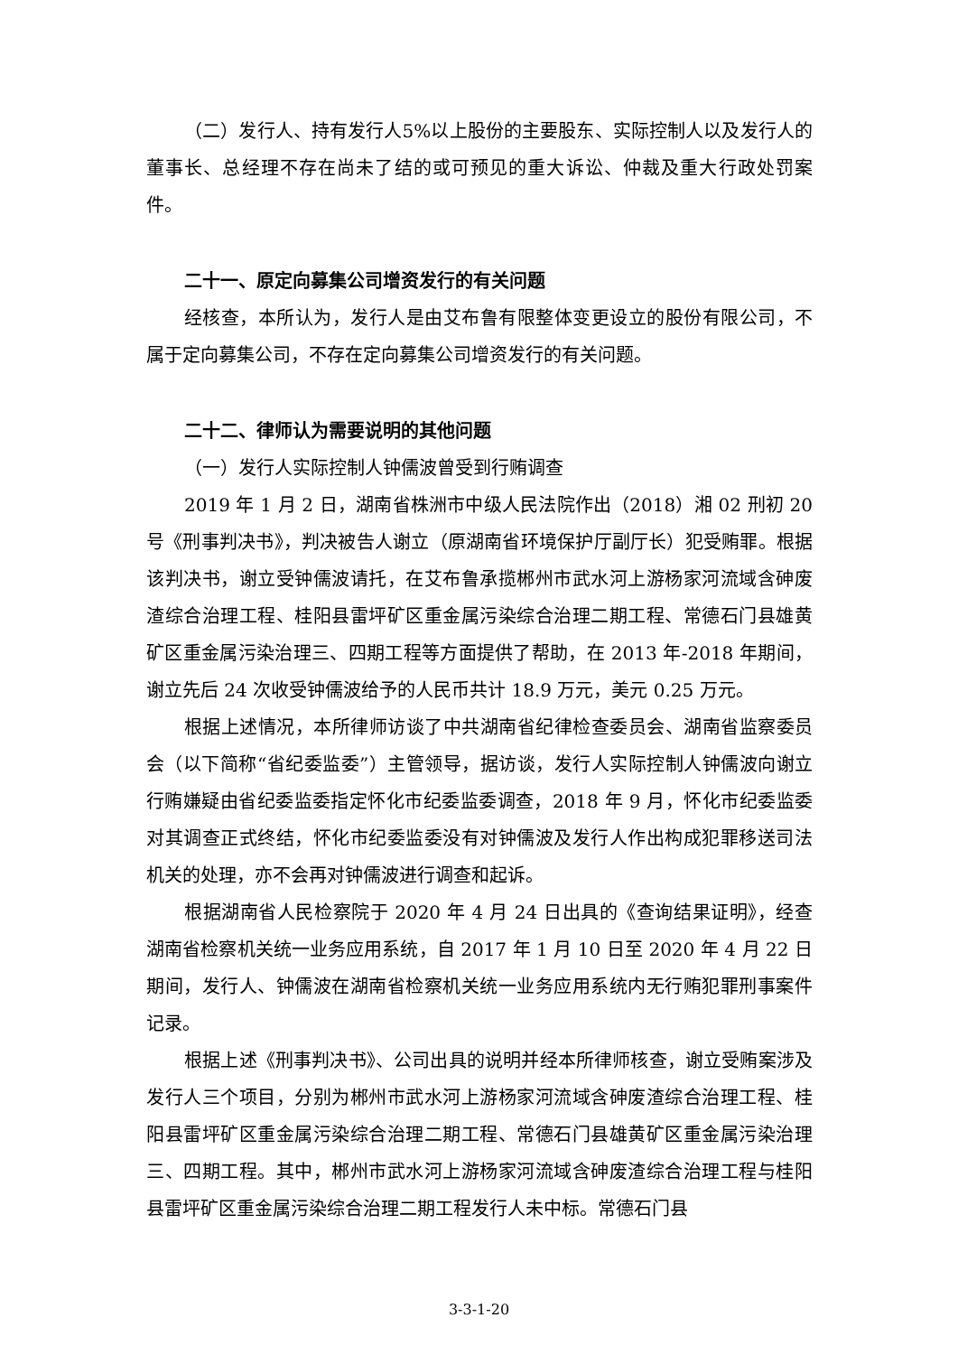（二）发行人、持有发行人5%以上股份的主要股东、实际控制人以及发行人的董事长、总经理不存在尚未了结的或可预见的重大诉讼、仲裁及重大行政处罚案件。
二十一、原定向募集公司增资发行的有关问题
经核查，本所认为，发行人是由艾布鲁有限整体变更设立的股份有限公司，不属于定向募集公司，不存在定向募集公司增资发行的有关问题。
二十二、律师认为需要说明的其他问题
（一）发行人实际控制人钟儒波曾受到行贿调查
2019 年 1 月 2 日，湖南省株洲市中级人民法院作出（2018）湘 02 刑初 20 号《刑事判决书》，判决被告人谢立（原湖南省环境保护厅副厅长）犯受贿罪。根据该判决书，谢立受钟儒波请托，在艾布鲁承揽郴州市武水河上游杨家河流域含砷废渣综合治理工程、桂阳县雷坪矿区重金属污染综合治理二期工程、常德石门县雄黄矿区重金属污染治理三、四期工程等方面提供了帮助，在 2013 年-2018 年期间，谢立先后 24 次收受钟儒波给予的人民币共计 18.9 万元，美元 0.25 万元。
根据上述情况，本所律师访谈了中共湖南省纪律检查委员会、湖南省监察委员会（以下简称“省纪委监委”）主管领导，据访谈，发行人实际控制人钟儒波向谢立行贿嫌疑由省纪委监委指定怀化市纪委监委调查，2018 年 9 月，怀化市纪委监委对其调查正式终结，怀化市纪委监委没有对钟儒波及发行人作出构成犯罪移送司法机关的处理，亦不会再对钟儒波进行调查和起诉。
根据湖南省人民检察院于 2020 年 4 月 24 日出具的《查询结果证明》，经查湖南省检察机关统一业务应用系统，自 2017 年 1 月 10 日至 2020 年 4 月 22 日期间，发行人、钟儒波在湖南省检察机关统一业务应用系统内无行贿犯罪刑事案件记录。
根据上述《刑事判决书》、公司出具的说明并经本所律师核查，谢立受贿案涉及发行人三个项目，分别为郴州市武水河上游杨家河流域含砷废渣综合治理工程、桂阳县雷坪矿区重金属污染综合治理二期工程、常德石门县雄黄矿区重金属污染治理三、四期工程。其中，郴州市武水河上游杨家河流域含砷废渣综合治理工程与桂阳县雷坪矿区重金属污染综合治理二期工程发行人未中标。常德石门县
3-3-1-20